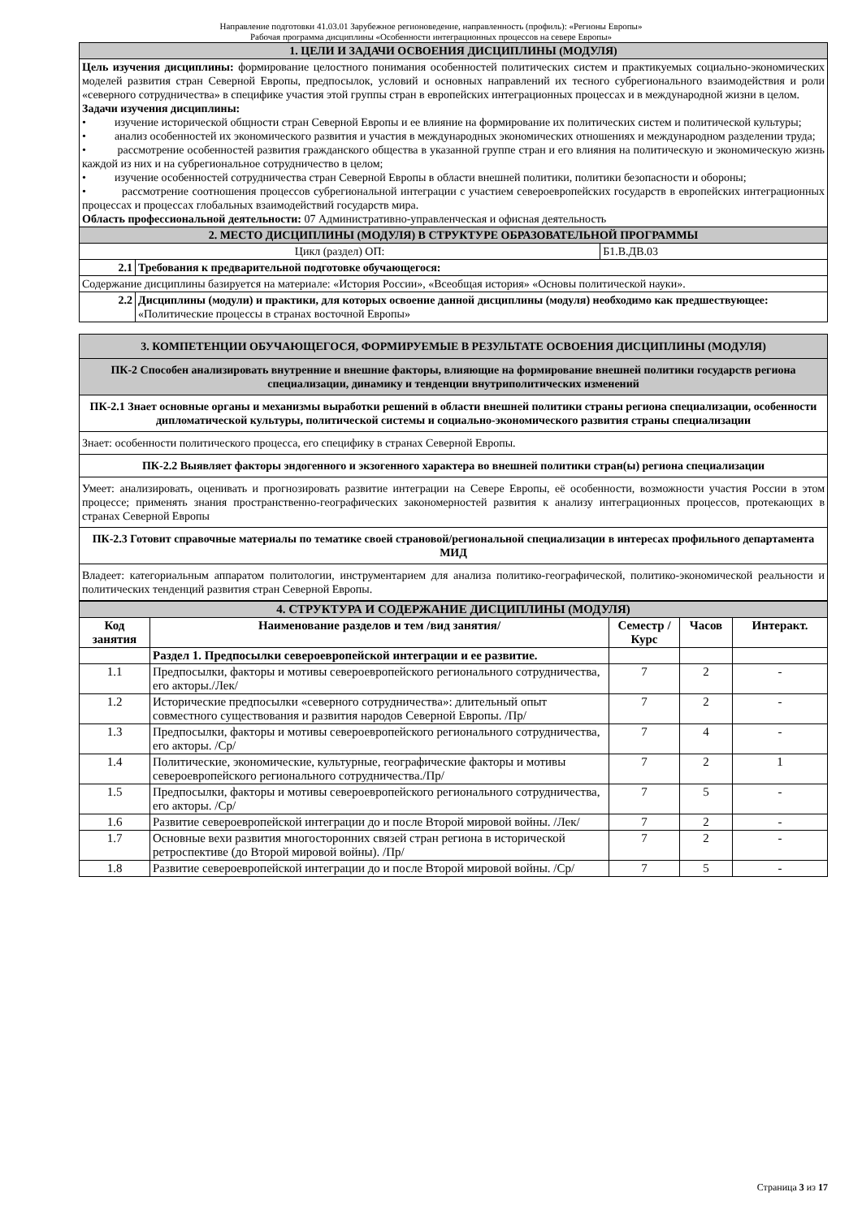Направление подготовки 41.03.01 Зарубежное регионоведение, направленность (профиль): «Регионы Европы»
Рабочая программа дисциплины «Особенности интеграционных процессов на севере Европы»
| 1. ЦЕЛИ И ЗАДАЧИ ОСВОЕНИЯ ДИСЦИПЛИНЫ (МОДУЛЯ) | | |
| Цель изучения дисциплины: формирование целостного понимания особенностей политических систем и практикуемых социально-экономических моделей развития стран Северной Европы, предпосылок, условий и основных направлений их тесного субрегионального взаимодействия и роли «северного сотрудничества» в специфике участия этой группы стран в европейских интеграционных процессах и в международной жизни в целом. Задачи изучения дисциплины: • изучение исторической общности стран Северной Европы и ее влияние на формирование их политических систем и политической культуры; • анализ особенностей их экономического развития и участия в международных экономических отношениях и международном разделении труда; • рассмотрение особенностей развития гражданского общества в указанной группе стран и его влияния на политическую и экономическую жизнь каждой из них и на субрегиональное сотрудничество в целом; • изучение особенностей сотрудничества стран Северной Европы в области внешней политики, политики безопасности и обороны; • рассмотрение соотношения процессов субрегиональной интеграции с участием североевропейских государств в европейских интеграционных процессах и процессах глобальных взаимодействий государств мира. Область профессиональной деятельности: 07 Административно-управленческая и офисная деятельность | | |
| 2. МЕСТО ДИСЦИПЛИНЫ (МОДУЛЯ) В СТРУКТУРЕ ОБРАЗОВАТЕЛЬНОЙ ПРОГРАММЫ | | |
| Цикл (раздел) ОП: | | Б1.В.ДВ.03 |
| 2.1 | Требования к предварительной подготовке обучающегося: | |
| Содержание дисциплины базируется на материале: «История России», «Всеобщая история» «Основы политической науки». | | |
| 2.2 | Дисциплины (модули) и практики, для которых освоение данной дисциплины (модуля) необходимо как предшествующее: «Политические процессы в странах восточной Европы» | |
| 3. КОМПЕТЕНЦИИ ОБУЧАЮЩЕГОСЯ, ФОРМИРУЕМЫЕ В РЕЗУЛЬТАТЕ ОСВОЕНИЯ ДИСЦИПЛИНЫ (МОДУЛЯ) |
| ПК-2 Способен анализировать внутренние и внешние факторы, влияющие на формирование внешней политики государств региона специализации, динамику и тенденции внутриполитических изменений |
| ПК-2.1 Знает основные органы и механизмы выработки решений в области внешней политики страны региона специализации, особенности дипломатической культуры, политической системы и социально-экономического развития страны специализации |
| Знает: особенности политического процесса, его специфику в странах Северной Европы. |
| ПК-2.2 Выявляет факторы эндогенного и экзогенного характера во внешней политики стран(ы) региона специализации |
| Умеет: анализировать, оценивать и прогнозировать развитие интеграции на Севере Европы, её особенности, возможности участия России в этом процессе; применять знания пространственно-географических закономерностей развития к анализу интеграционных процессов, протекающих в странах Северной Европы |
| ПК-2.3 Готовит справочные материалы по тематике своей страновой/региональной специализации в интересах профильного департамента МИД |
| Владеет: категориальным аппаратом политологии, инструментарием для анализа политико-географической, политико-экономической реальности и политических тенденций развития стран Северной Европы. |
| 4. СТРУКТУРА И СОДЕРЖАНИЕ ДИСЦИПЛИНЫ (МОДУЛЯ) | | | | |
| Код занятия | Наименование разделов и тем /вид занятия/ | Семестр / Курс | Часов | Интеракт. |
| | Раздел 1. Предпосылки североевропейской интеграции и ее развитие. | | | |
| 1.1 | Предпосылки, факторы и мотивы североевропейского регионального сотрудничества, его акторы./Лек/ | 7 | 2 | - |
| 1.2 | Исторические предпосылки «северного сотрудничества»: длительный опыт совместного существования и развития народов Северной Европы. /Пр/ | 7 | 2 | - |
| 1.3 | Предпосылки, факторы и мотивы североевропейского регионального сотрудничества, его акторы. /Ср/ | 7 | 4 | - |
| 1.4 | Политические, экономические, культурные, географические факторы и мотивы североевропейского регионального сотрудничества./Пр/ | 7 | 2 | 1 |
| 1.5 | Предпосылки, факторы и мотивы североевропейского регионального сотрудничества, его акторы. /Ср/ | 7 | 5 | - |
| 1.6 | Развитие североевропейской интеграции до и после Второй мировой войны. /Лек/ | 7 | 2 | - |
| 1.7 | Основные вехи развития многосторонних связей стран региона в исторической ретроспективе (до Второй мировой войны). /Пр/ | 7 | 2 | - |
| 1.8 | Развитие североевропейской интеграции до и после Второй мировой войны. /Ср/ | 7 | 5 | - |
Страница 3 из 17